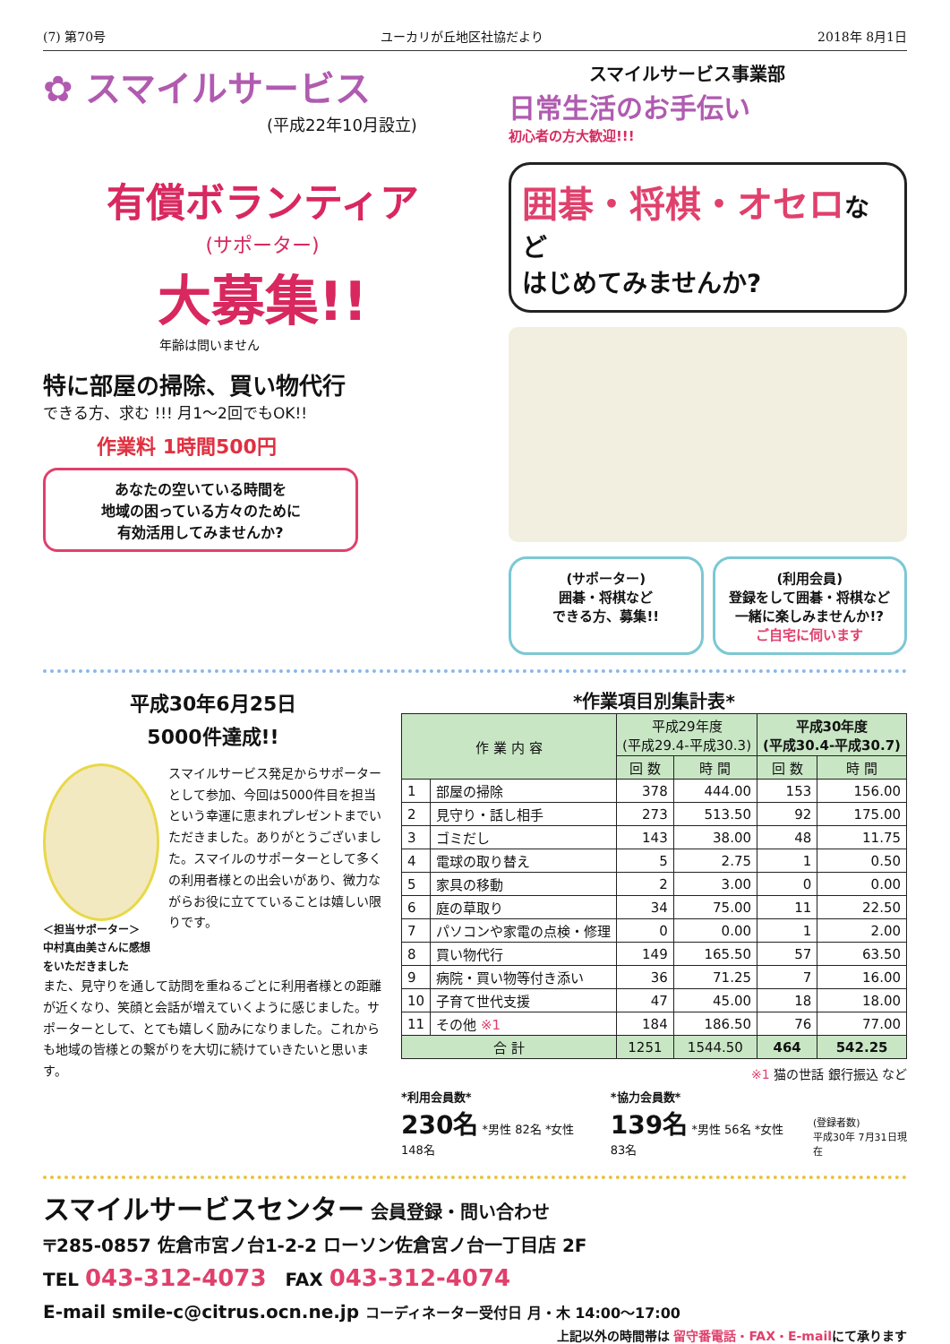(7) 第70号 ユーカリが丘地区社協だより 2018年 8月1日
✿ スマイルサービス
(平成22年10月設立)
有償ボランティア
(サポーター)
大募集!!
年齢は問いません
特に部屋の掃除、買い物代行
できる方、求む !!! 月1～2回でもOK!!
作業料 1時間500円
あなたの空いている時間を
地域の困っている方々のために
有効活用してみませんか?
スマイルサービス事業部
日常生活のお手伝い
初心者の方大歓迎!!!
囲碁・将棋・オセロなど
はじめてみませんか?
(サポーター)
囲碁・将棋など
できる方、募集!!
(利用会員)
登録をして囲碁・将棋など
一緒に楽しみませんか!?
ご自宅に伺います
平成30年6月25日
5000件達成!!
＜担当サポーター＞
中村真由美さんに感想をいただきました
スマイルサービス発足からサポーターとして参加、今回は5000件目を担当という幸運に恵まれプレゼントまでいただきました。ありがとうございました。スマイルのサポーターとして多くの利用者様との出会いがあり、微力ながらお役に立てていることは嬉しい限りです。
また、見守りを通して訪問を重ねるごとに利用者様との距離が近くなり、笑顔と会話が増えていくように感じました。サポーターとして、とても嬉しく励みになりました。これからも地域の皆様との繋がりを大切に続けていきたいと思います。
*作業項目別集計表*
| 作 業 内 容 | | 平成29年度 (平成29.4-平成30.3) | | 平成30年度 (平成30.4-平成30.7) | |
| --- | --- | --- | --- | --- | --- |
| | | 回 数 | 時 間 | 回 数 | 時 間 |
| 1 | 部屋の掃除 | 378 | 444.00 | 153 | 156.00 |
| 2 | 見守り・話し相手 | 273 | 513.50 | 92 | 175.00 |
| 3 | ゴミだし | 143 | 38.00 | 48 | 11.75 |
| 4 | 電球の取り替え | 5 | 2.75 | 1 | 0.50 |
| 5 | 家具の移動 | 2 | 3.00 | 0 | 0.00 |
| 6 | 庭の草取り | 34 | 75.00 | 11 | 22.50 |
| 7 | パソコンや家電の点検・修理 | 0 | 0.00 | 1 | 2.00 |
| 8 | 買い物代行 | 149 | 165.50 | 57 | 63.50 |
| 9 | 病院・買い物等付き添い | 36 | 71.25 | 7 | 16.00 |
| 10 | 子育て世代支援 | 47 | 45.00 | 18 | 18.00 |
| 11 | その他 ※1 | 184 | 186.50 | 76 | 77.00 |
| 合 計 | | 1251 | 1544.50 | 464 | 542.25 |
※1 猫の世話 銀行振込 など
*利用会員数*
230名 *男性 82名 *女性 148名
*協力会員数*
139名 *男性 56名 *女性 83名
(登録者数)
平成30年 7月31日現在
スマイルサービスセンター 会員登録・問い合わせ
〒285-0857 佐倉市宮ノ台1-2-2 ローソン佐倉宮ノ台一丁目店 2F
TEL 043-312-4073 FAX 043-312-4074
E-mail smile-c@citrus.ocn.ne.jp コーディネーター受付日 月・木 14:00～17:00
上記以外の時間帯は 留守番電話・FAX・E-mailにて承ります